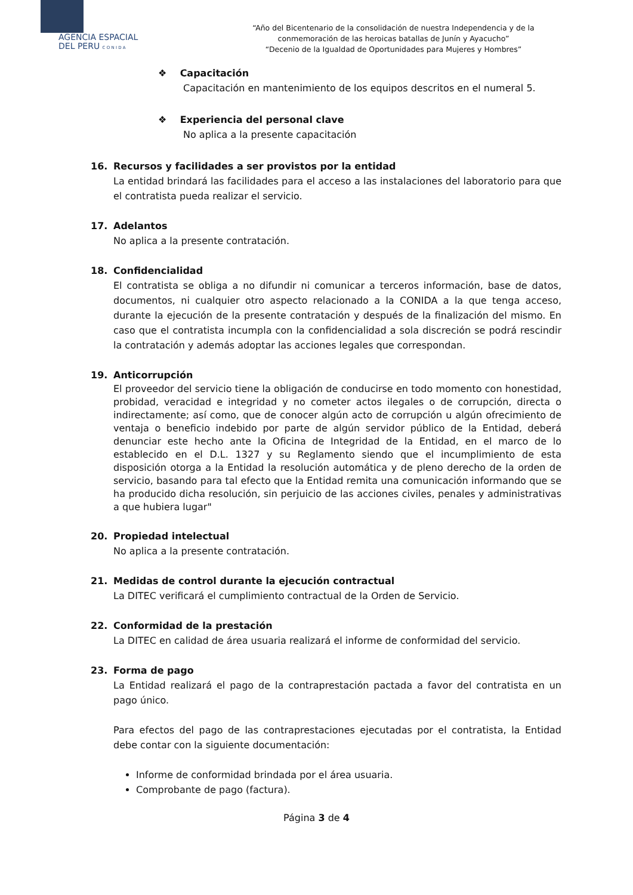AGENCIA ESPACIAL
DEL PERU C O N I D A
“Año del Bicentenario de la consolidación de nuestra Independencia y de la
conmemoración de las heroicas batallas de Junín y Ayacucho”
“Decenio de la Igualdad de Oportunidades para Mujeres y Hombres”
❖ Capacitación
Capacitación en mantenimiento de los equipos descritos en el numeral 5.
❖ Experiencia del personal clave
No aplica a la presente capacitación
16. Recursos y facilidades a ser provistos por la entidad
La entidad brindará las facilidades para el acceso a las instalaciones del laboratorio para que el contratista pueda realizar el servicio.
17. Adelantos
No aplica a la presente contratación.
18. Confidencialidad
El contratista se obliga a no difundir ni comunicar a terceros información, base de datos, documentos, ni cualquier otro aspecto relacionado a la CONIDA a la que tenga acceso, durante la ejecución de la presente contratación y después de la finalización del mismo. En caso que el contratista incumpla con la confidencialidad a sola discreción se podrá rescindir la contratación y además adoptar las acciones legales que correspondan.
19. Anticorrupción
El proveedor del servicio tiene la obligación de conducirse en todo momento con honestidad, probidad, veracidad e integridad y no cometer actos ilegales o de corrupción, directa o indirectamente; así como, que de conocer algún acto de corrupción u algún ofrecimiento de ventaja o beneficio indebido por parte de algún servidor público de la Entidad, deberá denunciar este hecho ante la Oficina de Integridad de la Entidad, en el marco de lo establecido en el D.L. 1327 y su Reglamento siendo que el incumplimiento de esta disposición otorga a la Entidad la resolución automática y de pleno derecho de la orden de servicio, basando para tal efecto que la Entidad remita una comunicación informando que se ha producido dicha resolución, sin perjuicio de las acciones civiles, penales y administrativas a que hubiera lugar"
20. Propiedad intelectual
No aplica a la presente contratación.
21. Medidas de control durante la ejecución contractual
La DITEC verificará el cumplimiento contractual de la Orden de Servicio.
22. Conformidad de la prestación
La DITEC en calidad de área usuaria realizará el informe de conformidad del servicio.
23. Forma de pago
La Entidad realizará el pago de la contraprestación pactada a favor del contratista en un pago único.
Para efectos del pago de las contraprestaciones ejecutadas por el contratista, la Entidad debe contar con la siguiente documentación:
Informe de conformidad brindada por el área usuaria.
Comprobante de pago (factura).
Página 3 de 4